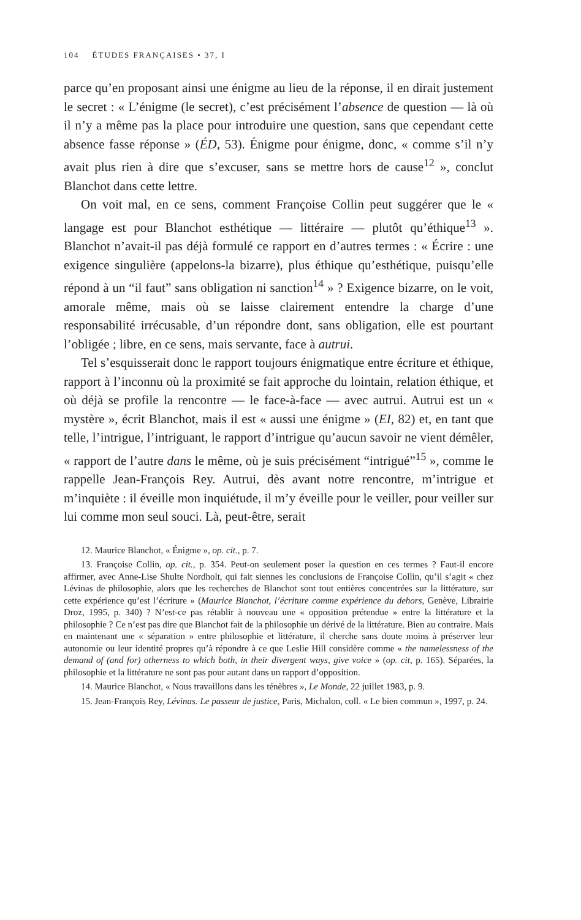104 ÉTUDES FRANÇAISES • 37, I
parce qu’en proposant ainsi une énigme au lieu de la réponse, il en dirait justement le secret : « L’énigme (le secret), c’est précisément l’absence de question — là où il n’y a même pas la place pour introduire une question, sans que cependant cette absence fasse réponse » (ÉD, 53). Énigme pour énigme, donc, « comme s’il n’y avait plus rien à dire que s’excuser, sans se mettre hors de cause<sup>12</sup> », conclut Blanchot dans cette lettre.
On voit mal, en ce sens, comment Françoise Collin peut suggérer que le « langage est pour Blanchot esthétique — littéraire — plutôt qu’éthique<sup>13</sup> ». Blanchot n’avait-il pas déjà formulé ce rapport en d’autres termes : « Écrire : une exigence singulière (appelons-la bizarre), plus éthique qu’esthétique, puisqu’elle répond à un “il faut” sans obligation ni sanction<sup>14</sup> » ? Exigence bizarre, on le voit, amorale même, mais où se laisse clairement entendre la charge d’une responsabilité irrécusable, d’un répondre dont, sans obligation, elle est pourtant l’obligée ; libre, en ce sens, mais servante, face à autrui.
Tel s’esquisserait donc le rapport toujours énigmatique entre écriture et éthique, rapport à l’inconnu où la proximité se fait approche du lointain, relation éthique, et où déjà se profile la rencontre — le face-à-face — avec autrui. Autrui est un « mystère », écrit Blanchot, mais il est « aussi une énigme » (EI, 82) et, en tant que telle, l’intrigue, l’intriguant, le rapport d’intrigue qu’aucun savoir ne vient démêler, « rapport de l’autre dans le même, où je suis précisément “intrigué”<sup>15</sup> », comme le rappelle Jean-François Rey. Autrui, dès avant notre rencontre, m’intrigue et m’inquiète : il éveille mon inquiétude, il m’y éveille pour le veiller, pour veiller sur lui comme mon seul souci. Là, peut-être, serait
12. Maurice Blanchot, « Énigme », op. cit., p. 7.
13. Françoise Collin, op. cit., p. 354. Peut-on seulement poser la question en ces termes ? Faut-il encore affirmer, avec Anne-Lise Shulte Nordholt, qui fait siennes les conclusions de Françoise Collin, qu’il s’agit « chez Lévinas de philosophie, alors que les recherches de Blanchot sont tout entières concentrées sur la littérature, sur cette expérience qu’est l’écriture » (Maurice Blanchot, l’écriture comme expérience du dehors, Genève, Librairie Droz, 1995, p. 340) ? N’est-ce pas rétablir à nouveau une « opposition prétendue » entre la littérature et la philosophie ? Ce n’est pas dire que Blanchot fait de la philosophie un dérivé de la littérature. Bien au contraire. Mais en maintenant une « séparation » entre philosophie et littérature, il cherche sans doute moins à préserver leur autonomie ou leur identité propres qu’à répondre à ce que Leslie Hill considère comme « the namelessness of the demand of (and for) otherness to which both, in their divergent ways, give voice » (op. cit, p. 165). Séparées, la philosophie et la littérature ne sont pas pour autant dans un rapport d’opposition.
14. Maurice Blanchot, « Nous travaillons dans les ténèbres », Le Monde, 22 juillet 1983, p. 9.
15. Jean-François Rey, Lévinas. Le passeur de justice, Paris, Michalon, coll. « Le bien commun », 1997, p. 24.